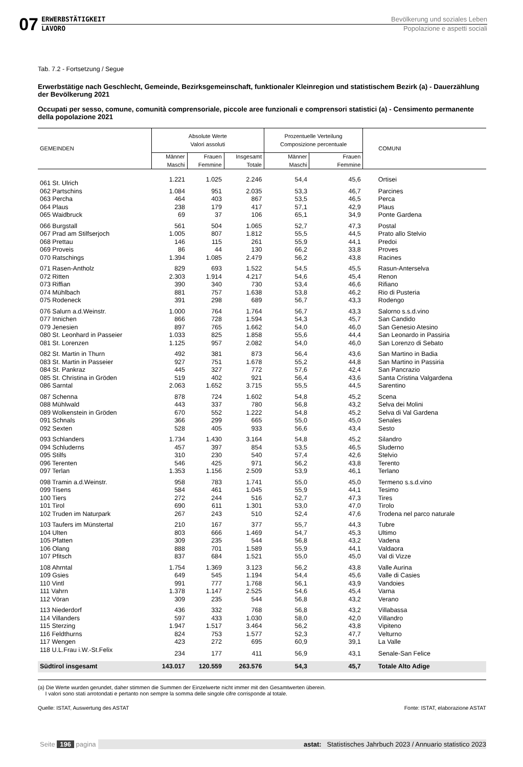07
ERWERBSTÄTIGKEIT
LAVORO
Bevölkerung und soziales Leben
Popolazione e aspetti sociali
Tab. 7.2 - Fortsetzung / Segue
Erwerbstätige nach Geschlecht, Gemeinde, Bezirksgemeinschaft, funktionaler Kleinregion und statistischem Bezirk (a) - Dauerzählung der Bevölkerung 2021
Occupati per sesso, comune, comunità comprensoriale, piccole aree funzionali e comprensori statistici (a) - Censimento permanente della popolazione 2021
| GEMEINDEN | Absolute Werte Valori assoluti | | | Prozentuelle Verteilung Composizione percentuale | | COMUNI |
| --- | --- | --- | --- | --- | --- | --- |
| | Männer Maschi | Frauen Femmine | Insgesamt Totale | Männer Maschi | Frauen Femmine | |
| 061 St. Ulrich | 1.221 | 1.025 | 2.246 | 54,4 | 45,6 | Ortisei |
| 062 Partschins | 1.084 | 951 | 2.035 | 53,3 | 46,7 | Parcines |
| 063 Percha | 464 | 403 | 867 | 53,5 | 46,5 | Perca |
| 064 Plaus | 238 | 179 | 417 | 57,1 | 42,9 | Plaus |
| 065 Waidbruck | 69 | 37 | 106 | 65,1 | 34,9 | Ponte Gardena |
| 066 Burgstall | 561 | 504 | 1.065 | 52,7 | 47,3 | Postal |
| 067 Prad am Stilfserjoch | 1.005 | 807 | 1.812 | 55,5 | 44,5 | Prato allo Stelvio |
| 068 Prettau | 146 | 115 | 261 | 55,9 | 44,1 | Predoi |
| 069 Proveis | 86 | 44 | 130 | 66,2 | 33,8 | Proves |
| 070 Ratschings | 1.394 | 1.085 | 2.479 | 56,2 | 43,8 | Racines |
| 071 Rasen-Antholz | 829 | 693 | 1.522 | 54,5 | 45,5 | Rasun-Anterselva |
| 072 Ritten | 2.303 | 1.914 | 4.217 | 54,6 | 45,4 | Renon |
| 073 Riffian | 390 | 340 | 730 | 53,4 | 46,6 | Rifiano |
| 074 Mühlbach | 881 | 757 | 1.638 | 53,8 | 46,2 | Rio di Pusteria |
| 075 Rodeneck | 391 | 298 | 689 | 56,7 | 43,3 | Rodengo |
| 076 Salurn a.d.Weinstr. | 1.000 | 764 | 1.764 | 56,7 | 43,3 | Salorno s.s.d.vino |
| 077 Innichen | 866 | 728 | 1.594 | 54,3 | 45,7 | San Candido |
| 079 Jenesien | 897 | 765 | 1.662 | 54,0 | 46,0 | San Genesio Atesino |
| 080 St. Leonhard in Passeier | 1.033 | 825 | 1.858 | 55,6 | 44,4 | San Leonardo in Passiria |
| 081 St. Lorenzen | 1.125 | 957 | 2.082 | 54,0 | 46,0 | San Lorenzo di Sebato |
| 082 St. Martin in Thurn | 492 | 381 | 873 | 56,4 | 43,6 | San Martino in Badia |
| 083 St. Martin in Passeier | 927 | 751 | 1.678 | 55,2 | 44,8 | San Martino in Passiria |
| 084 St. Pankraz | 445 | 327 | 772 | 57,6 | 42,4 | San Pancrazio |
| 085 St. Christina in Gröden | 519 | 402 | 921 | 56,4 | 43,6 | Santa Cristina Valgardena |
| 086 Sarntal | 2.063 | 1.652 | 3.715 | 55,5 | 44,5 | Sarentino |
| 087 Schenna | 878 | 724 | 1.602 | 54,8 | 45,2 | Scena |
| 088 Mühlwald | 443 | 337 | 780 | 56,8 | 43,2 | Selva dei Molini |
| 089 Wolkenstein in Gröden | 670 | 552 | 1.222 | 54,8 | 45,2 | Selva di Val Gardena |
| 091 Schnals | 366 | 299 | 665 | 55,0 | 45,0 | Senales |
| 092 Sexten | 528 | 405 | 933 | 56,6 | 43,4 | Sesto |
| 093 Schlanders | 1.734 | 1.430 | 3.164 | 54,8 | 45,2 | Silandro |
| 094 Schluderns | 457 | 397 | 854 | 53,5 | 46,5 | Sluderno |
| 095 Stilfs | 310 | 230 | 540 | 57,4 | 42,6 | Stelvio |
| 096 Terenten | 546 | 425 | 971 | 56,2 | 43,8 | Terento |
| 097 Terlan | 1.353 | 1.156 | 2.509 | 53,9 | 46,1 | Terlano |
| 098 Tramin a.d.Weinstr. | 958 | 783 | 1.741 | 55,0 | 45,0 | Termeno s.s.d.vino |
| 099 Tisens | 584 | 461 | 1.045 | 55,9 | 44,1 | Tesimo |
| 100 Tiers | 272 | 244 | 516 | 52,7 | 47,3 | Tires |
| 101 Tirol | 690 | 611 | 1.301 | 53,0 | 47,0 | Tirolo |
| 102 Truden im Naturpark | 267 | 243 | 510 | 52,4 | 47,6 | Trodena nel parco naturale |
| 103 Taufers im Münstertal | 210 | 167 | 377 | 55,7 | 44,3 | Tubre |
| 104 Ulten | 803 | 666 | 1.469 | 54,7 | 45,3 | Ultimo |
| 105 Pfatten | 309 | 235 | 544 | 56,8 | 43,2 | Vadena |
| 106 Olang | 888 | 701 | 1.589 | 55,9 | 44,1 | Valdaora |
| 107 Pfitsch | 837 | 684 | 1.521 | 55,0 | 45,0 | Val di Vizze |
| 108 Ahrntal | 1.754 | 1.369 | 3.123 | 56,2 | 43,8 | Valle Aurina |
| 109 Gsies | 649 | 545 | 1.194 | 54,4 | 45,6 | Valle di Casies |
| 110 Vintl | 991 | 777 | 1.768 | 56,1 | 43,9 | Vandoies |
| 111 Vahrn | 1.378 | 1.147 | 2.525 | 54,6 | 45,4 | Varna |
| 112 Vöran | 309 | 235 | 544 | 56,8 | 43,2 | Verano |
| 113 Niederdorf | 436 | 332 | 768 | 56,8 | 43,2 | Villabassa |
| 114 Villanders | 597 | 433 | 1.030 | 58,0 | 42,0 | Villandro |
| 115 Sterzing | 1.947 | 1.517 | 3.464 | 56,2 | 43,8 | Vipiteno |
| 116 Feldthurns | 824 | 753 | 1.577 | 52,3 | 47,7 | Velturno |
| 117 Wengen | 423 | 272 | 695 | 60,9 | 39,1 | La Valle |
| 118 U.L.Frau i.W.-St.Felix | 234 | 177 | 411 | 56,9 | 43,1 | Senale-San Felice |
| Südtirol insgesamt | 143.017 | 120.559 | 263.576 | 54,3 | 45,7 | Totale Alto Adige |
(a) Die Werte wurden gerundet, daher stimmen die Summen der Einzelwerte nicht immer mit den Gesamtwerten überein.
I valori sono stati arrotondati e pertanto non sempre la somma delle singole cifre corrisponde al totale.
Quelle: ISTAT, Auswertung des ASTAT Fonte: ISTAT, elaborazione ASTAT
Seite 196 pagina astat: Statistisches Jahrbuch 2023 / Annuario statistico 2023